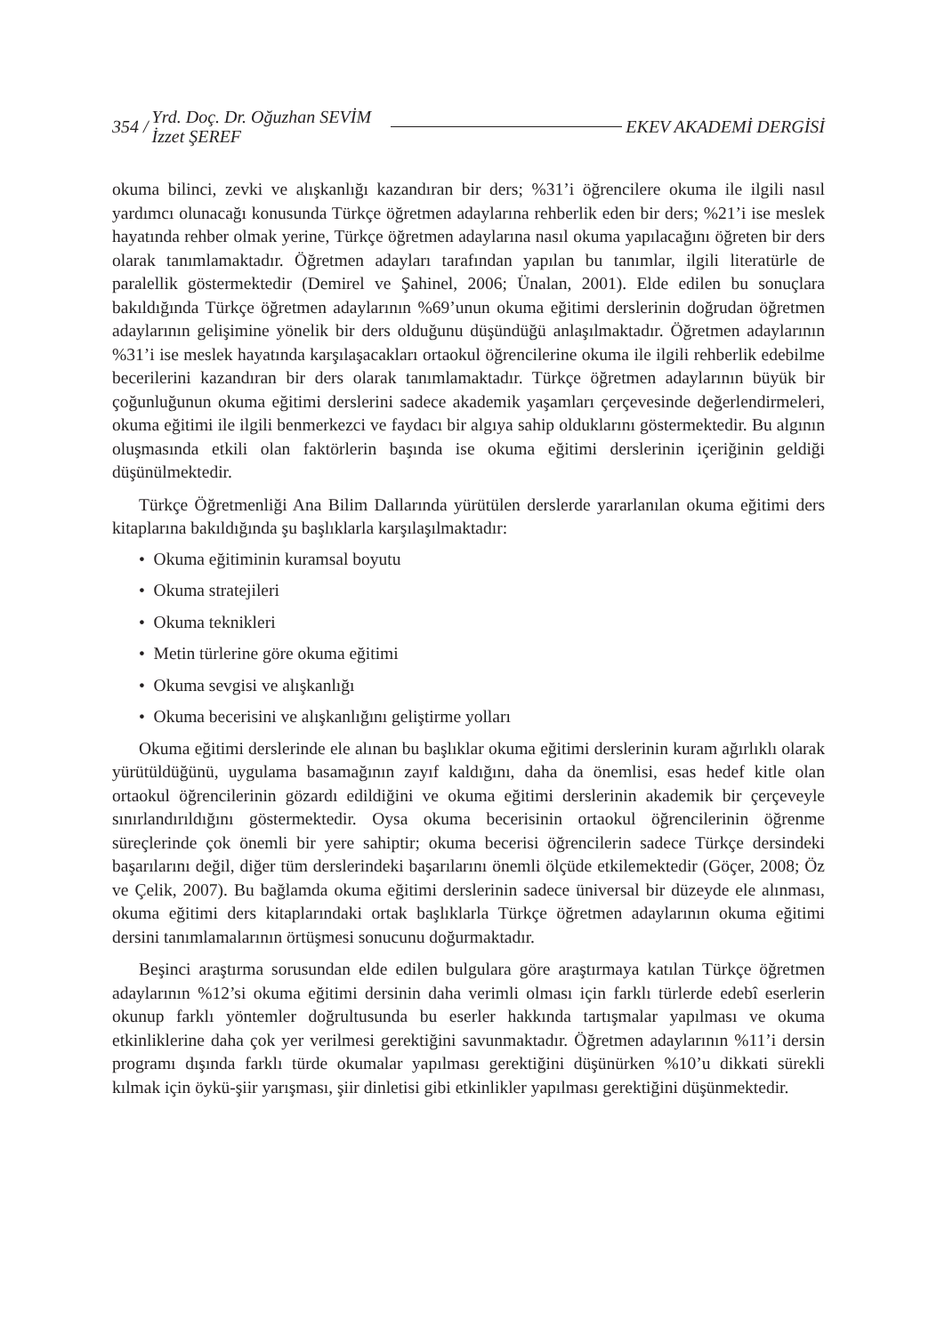354 / Yrd. Doç. Dr. Oğuzhan SEVİM
İzzet ŞEREF EKEV AKADEMİ DERGİSİ
okuma bilinci, zevki ve alışkanlığı kazandıran bir ders; %31’i öğrencilere okuma ile ilgili nasıl yardımcı olunacağı konusunda Türkçe öğretmen adaylarına rehberlik eden bir ders; %21’i ise meslek hayatında rehber olmak yerine, Türkçe öğretmen adaylarına nasıl okuma yapılacağını öğreten bir ders olarak tanımlamaktadır. Öğretmen adayları tarafından yapılan bu tanımlar, ilgili literatürle de paralellik göstermektedir (Demirel ve Şahinel, 2006; Ünalan, 2001). Elde edilen bu sonuçlara bakıldığında Türkçe öğretmen adaylarının %69’unun okuma eğitimi derslerinin doğrudan öğretmen adaylarının gelişimine yönelik bir ders olduğunu düşündüğü anlaşılmaktadır. Öğretmen adaylarının %31’i ise meslek hayatında karşılaşacakları ortaokul öğrencilerine okuma ile ilgili rehberlik edebilme becerilerini kazandıran bir ders olarak tanımlamaktadır. Türkçe öğretmen adaylarının büyük bir çoğunluğunun okuma eğitimi derslerini sadece akademik yaşamları çerçevesinde değerlendirmeleri, okuma eğitimi ile ilgili benmerkezci ve faydacı bir algıya sahip olduklarını göstermektedir. Bu algının oluşmasında etkili olan faktörlerin başında ise okuma eğitimi derslerinin içeriğinin geldiği düşünülmektedir.
Türkçe Öğretmenliği Ana Bilim Dallarında yürütülen derslerde yararlanılan okuma eğitimi ders kitaplarına bakıldığında şu başlıklarla karşılaşılmaktadır:
• Okuma eğitiminin kuramsal boyutu
• Okuma stratejileri
• Okuma teknikleri
• Metin türlerine göre okuma eğitimi
• Okuma sevgisi ve alışkanlığı
• Okuma becerisini ve alışkanlığını geliştirme yolları
Okuma eğitimi derslerinde ele alınan bu başlıklar okuma eğitimi derslerinin kuram ağırlıklı olarak yürütüldüğünü, uygulama basamağının zayıf kaldığını, daha da önemlisi, esas hedef kitle olan ortaokul öğrencilerinin gözardı edildiğini ve okuma eğitimi derslerinin akademik bir çerçeveyle sınırlandırıldığını göstermektedir. Oysa okuma becerisinin ortaokul öğrencilerinin öğrenme süreçlerinde çok önemli bir yere sahiptir; okuma becerisi öğrencilerin sadece Türkçe dersindeki başarılarını değil, diğer tüm derslerindeki başarılarını önemli ölçüde etkilemektedir (Göçer, 2008; Öz ve Çelik, 2007). Bu bağlamda okuma eğitimi derslerinin sadece üniversal bir düzeyde ele alınması, okuma eğitimi ders kitaplarındaki ortak başlıklarla Türkçe öğretmen adaylarının okuma eğitimi dersini tanımlamalarının örtüşmesi sonucunu doğurmaktadır.
Beşinci araştırma sorusundan elde edilen bulgulara göre araştırmaya katılan Türkçe öğretmen adaylarının %12’si okuma eğitimi dersinin daha verimli olması için farklı türlerde edebî eserlerin okunup farklı yöntemler doğrultusunda bu eserler hakkında tartışmalar yapılması ve okuma etkinliklerine daha çok yer verilmesi gerektiğini savunmaktadır. Öğretmen adaylarının %11’i dersin programı dışında farklı türde okumalar yapılması gerektiğini düşünürken %10’u dikkati sürekli kılmak için öykü-şiir yarışması, şiir dinletisi gibi etkinlikler yapılması gerektiğini düşünmektedir.